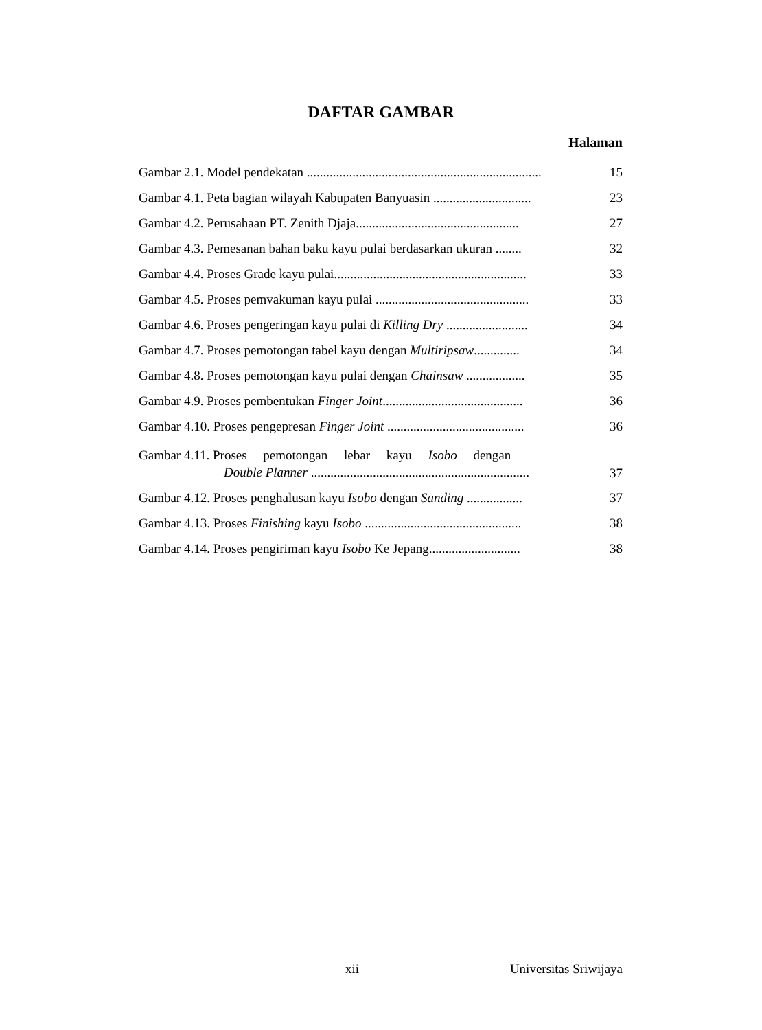DAFTAR GAMBAR
Halaman
Gambar 2.1. Model pendekatan ........................................................................ 15
Gambar 4.1. Peta bagian wilayah Kabupaten Banyuasin .............................. 23
Gambar 4.2. Perusahaan PT. Zenith Djaja.................................................. 27
Gambar 4.3. Pemesanan bahan baku kayu pulai berdasarkan ukuran ........ 32
Gambar 4.4. Proses Grade kayu pulai........................................................... 33
Gambar 4.5. Proses pemvakuman kayu pulai ............................................... 33
Gambar 4.6. Proses pengeringan kayu pulai di Killing Dry ......................... 34
Gambar 4.7. Proses pemotongan tabel kayu dengan Multiripsaw.............. 34
Gambar 4.8. Proses pemotongan kayu pulai dengan Chainsaw .................. 35
Gambar 4.9. Proses pembentukan Finger Joint........................................... 36
Gambar 4.10. Proses pengepresan Finger Joint .......................................... 36
Gambar 4.11. Proses pemotongan lebar kayu Isobo dengan
Double Planner ................................................................... 37
Gambar 4.12. Proses penghalusan kayu Isobo dengan Sanding ................. 37
Gambar 4.13. Proses Finishing kayu Isobo ................................................ 38
Gambar 4.14. Proses pengiriman kayu Isobo Ke Jepang............................ 38
xii Universitas Sriwijaya